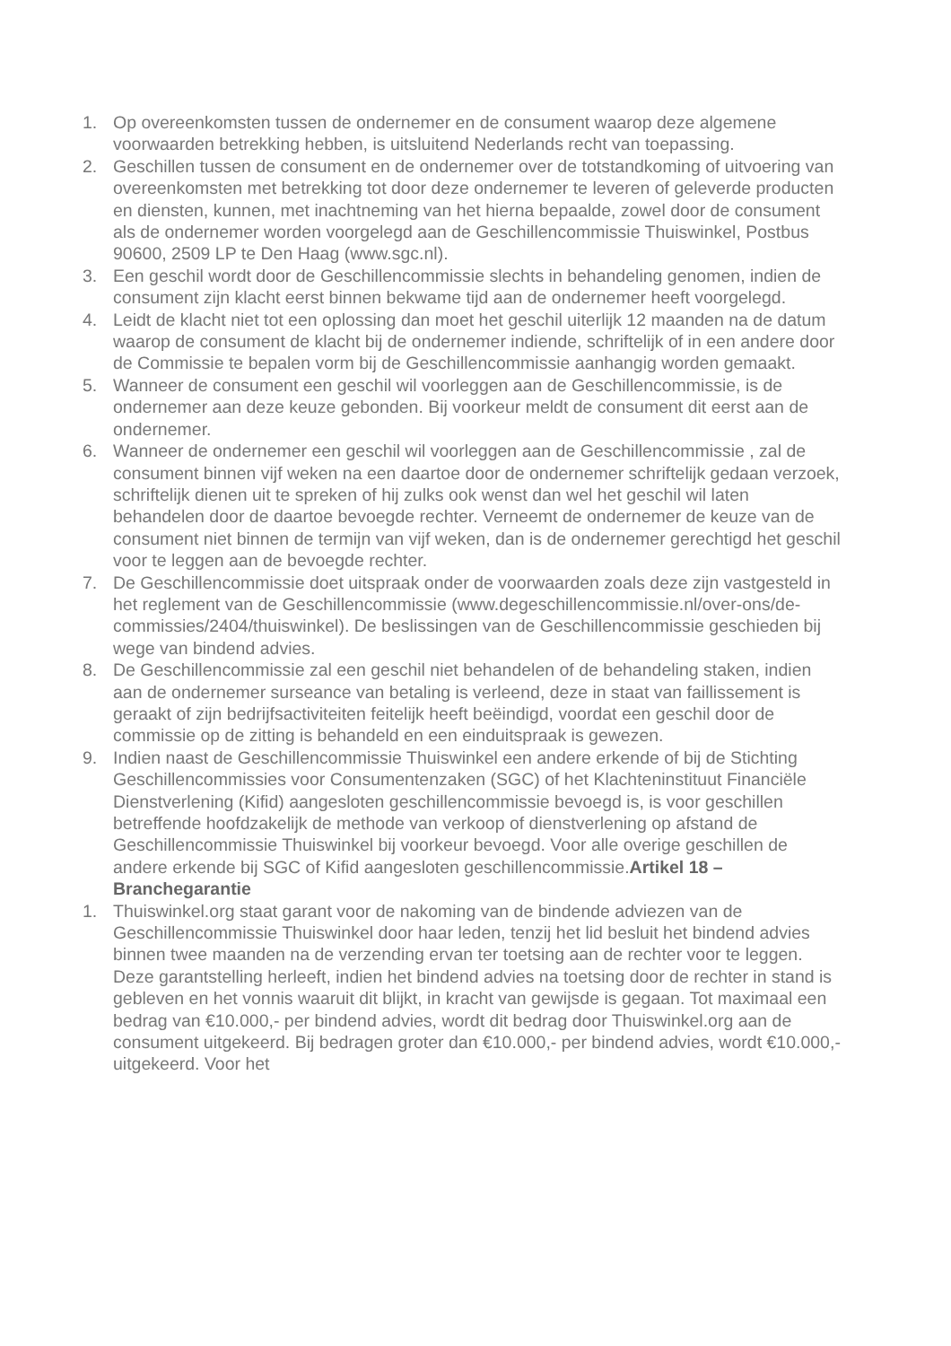1. Op overeenkomsten tussen de ondernemer en de consument waarop deze algemene voorwaarden betrekking hebben, is uitsluitend Nederlands recht van toepassing.
2. Geschillen tussen de consument en de ondernemer over de totstandkoming of uitvoering van overeenkomsten met betrekking tot door deze ondernemer te leveren of geleverde producten en diensten, kunnen, met inachtneming van het hierna bepaalde, zowel door de consument als de ondernemer worden voorgelegd aan de Geschillencommissie Thuiswinkel, Postbus 90600, 2509 LP te Den Haag (www.sgc.nl).
3. Een geschil wordt door de Geschillencommissie slechts in behandeling genomen, indien de consument zijn klacht eerst binnen bekwame tijd aan de ondernemer heeft voorgelegd.
4. Leidt de klacht niet tot een oplossing dan moet het geschil uiterlijk 12 maanden na de datum waarop de consument de klacht bij de ondernemer indiende, schriftelijk of in een andere door de Commissie te bepalen vorm bij de Geschillencommissie aanhangig worden gemaakt.
5. Wanneer de consument een geschil wil voorleggen aan de Geschillencommissie, is de ondernemer aan deze keuze gebonden. Bij voorkeur meldt de consument dit eerst aan de ondernemer.
6. Wanneer de ondernemer een geschil wil voorleggen aan de Geschillencommissie , zal de consument binnen vijf weken na een daartoe door de ondernemer schriftelijk gedaan verzoek, schriftelijk dienen uit te spreken of hij zulks ook wenst dan wel het geschil wil laten behandelen door de daartoe bevoegde rechter. Verneemt de ondernemer de keuze van de consument niet binnen de termijn van vijf weken, dan is de ondernemer gerechtigd het geschil voor te leggen aan de bevoegde rechter.
7. De Geschillencommissie doet uitspraak onder de voorwaarden zoals deze zijn vastgesteld in het reglement van de Geschillencommissie (www.degeschillencommissie.nl/over-ons/de-commissies/2404/thuiswinkel). De beslissingen van de Geschillencommissie geschieden bij wege van bindend advies.
8. De Geschillencommissie zal een geschil niet behandelen of de behandeling staken, indien aan de ondernemer surseance van betaling is verleend, deze in staat van faillissement is geraakt of zijn bedrijfsactiviteiten feitelijk heeft beëindigd, voordat een geschil door de commissie op de zitting is behandeld en een einduitspraak is gewezen.
9. Indien naast de Geschillencommissie Thuiswinkel een andere erkende of bij de Stichting Geschillencommissies voor Consumentenzaken (SGC) of het Klachteninstituut Financiële Dienstverlening (Kifid) aangesloten geschillencommissie bevoegd is, is voor geschillen betreffende hoofdzakelijk de methode van verkoop of dienstverlening op afstand de Geschillencommissie Thuiswinkel bij voorkeur bevoegd. Voor alle overige geschillen de andere erkende bij SGC of Kifid aangesloten geschillencommissie.Artikel 18 – Branchegarantie
1. Thuiswinkel.org staat garant voor de nakoming van de bindende adviezen van de Geschillencommissie Thuiswinkel door haar leden, tenzij het lid besluit het bindend advies binnen twee maanden na de verzending ervan ter toetsing aan de rechter voor te leggen. Deze garantstelling herleeft, indien het bindend advies na toetsing door de rechter in stand is gebleven en het vonnis waaruit dit blijkt, in kracht van gewijsde is gegaan. Tot maximaal een bedrag van €10.000,- per bindend advies, wordt dit bedrag door Thuiswinkel.org aan de consument uitgekeerd. Bij bedragen groter dan €10.000,- per bindend advies, wordt €10.000,- uitgekeerd. Voor het